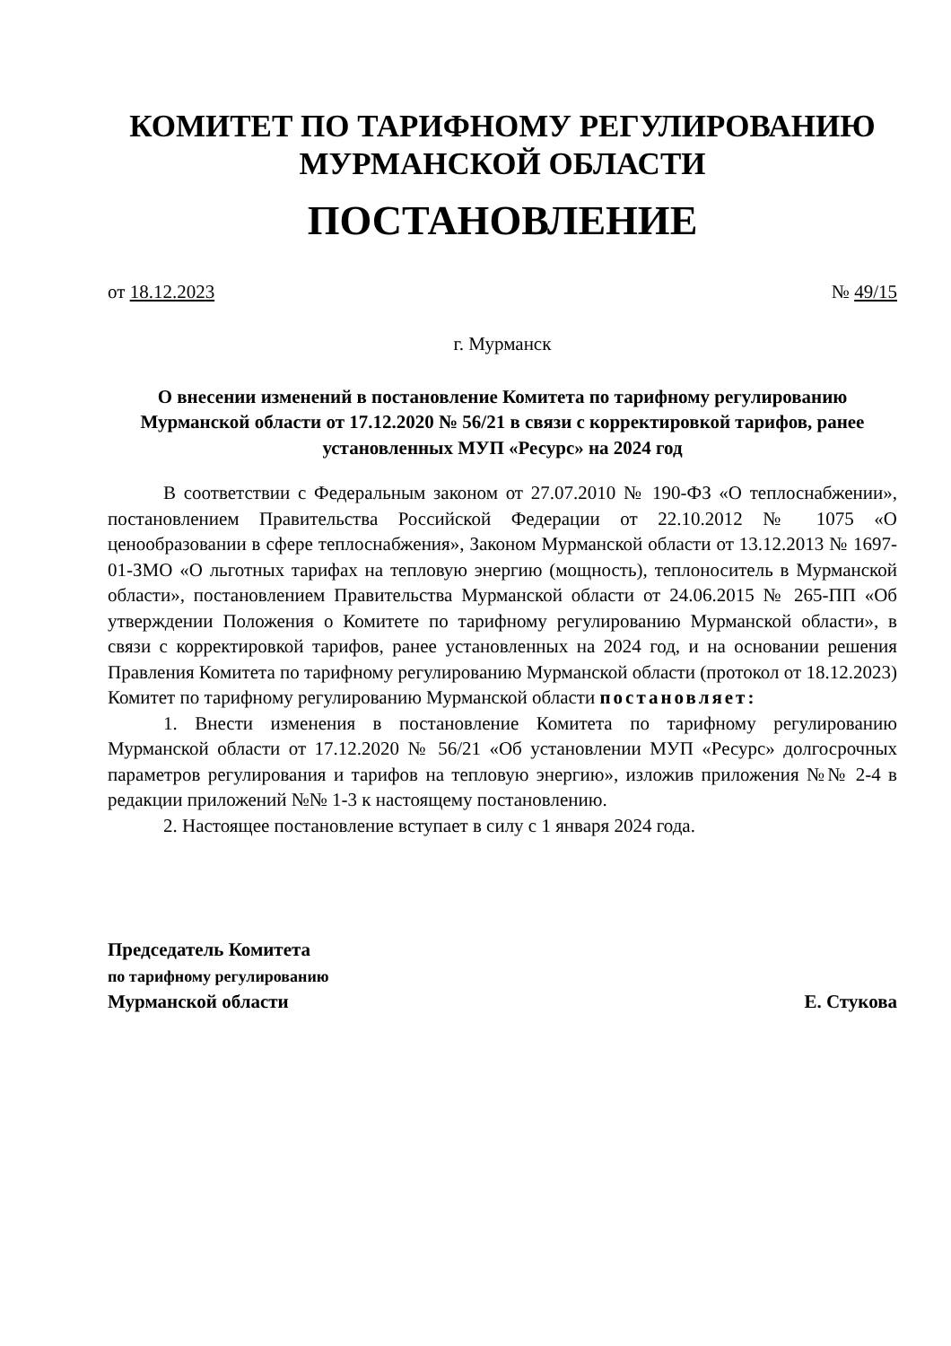КОМИТЕТ ПО ТАРИФНОМУ РЕГУЛИРОВАНИЮ
МУРМАНСКОЙ ОБЛАСТИ
ПОСТАНОВЛЕНИЕ
от 18.12.2023 № 49/15
г. Мурманск
О внесении изменений в постановление Комитета по тарифному регулированию Мурманской области от 17.12.2020 № 56/21 в связи с корректировкой тарифов, ранее установленных МУП «Ресурс» на 2024 год
В соответствии с Федеральным законом от 27.07.2010 № 190-ФЗ «О теплоснабжении», постановлением Правительства Российской Федерации от 22.10.2012 № 1075 «О ценообразовании в сфере теплоснабжения», Законом Мурманской области от 13.12.2013 № 1697-01-ЗМО «О льготных тарифах на тепловую энергию (мощность), теплоноситель в Мурманской области», постановлением Правительства Мурманской области от 24.06.2015 № 265-ПП «Об утверждении Положения о Комитете по тарифному регулированию Мурманской области», в связи с корректировкой тарифов, ранее установленных на 2024 год, и на основании решения Правления Комитета по тарифному регулированию Мурманской области (протокол от 18.12.2023) Комитет по тарифному регулированию Мурманской области постановляет:
1. Внести изменения в постановление Комитета по тарифному регулированию Мурманской области от 17.12.2020 № 56/21 «Об установлении МУП «Ресурс» долгосрочных параметров регулирования и тарифов на тепловую энергию», изложив приложения №№ 2-4 в редакции приложений №№ 1-3 к настоящему постановлению.
2. Настоящее постановление вступает в силу с 1 января 2024 года.
Председатель Комитета
по тарифному регулированию
Мурманской области
Е. Стукова